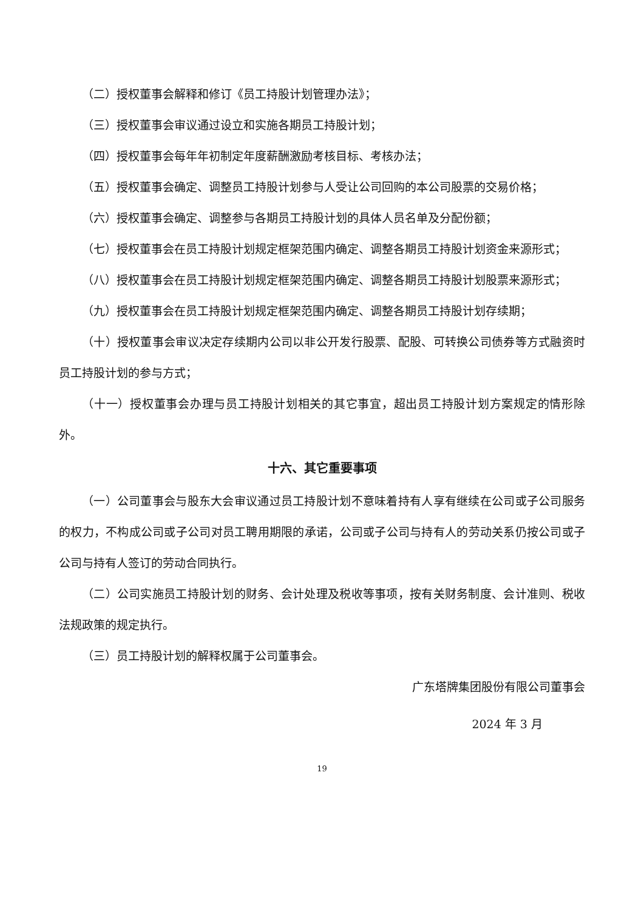（二）授权董事会解释和修订《员工持股计划管理办法》；
（三）授权董事会审议通过设立和实施各期员工持股计划；
（四）授权董事会每年年初制定年度薪酬激励考核目标、考核办法；
（五）授权董事会确定、调整员工持股计划参与人受让公司回购的本公司股票的交易价格；
（六）授权董事会确定、调整参与各期员工持股计划的具体人员名单及分配份额；
（七）授权董事会在员工持股计划规定框架范围内确定、调整各期员工持股计划资金来源形式；
（八）授权董事会在员工持股计划规定框架范围内确定、调整各期员工持股计划股票来源形式；
（九）授权董事会在员工持股计划规定框架范围内确定、调整各期员工持股计划存续期；
（十）授权董事会审议决定存续期内公司以非公开发行股票、配股、可转换公司债券等方式融资时员工持股计划的参与方式；
（十一）授权董事会办理与员工持股计划相关的其它事宜，超出员工持股计划方案规定的情形除外。
十六、其它重要事项
（一）公司董事会与股东大会审议通过员工持股计划不意味着持有人享有继续在公司或子公司服务的权力，不构成公司或子公司对员工聘用期限的承诺，公司或子公司与持有人的劳动关系仍按公司或子公司与持有人签订的劳动合同执行。
（二）公司实施员工持股计划的财务、会计处理及税收等事项，按有关财务制度、会计准则、税收法规政策的规定执行。
（三）员工持股计划的解释权属于公司董事会。
广东塔牌集团股份有限公司董事会
2024 年 3 月
19